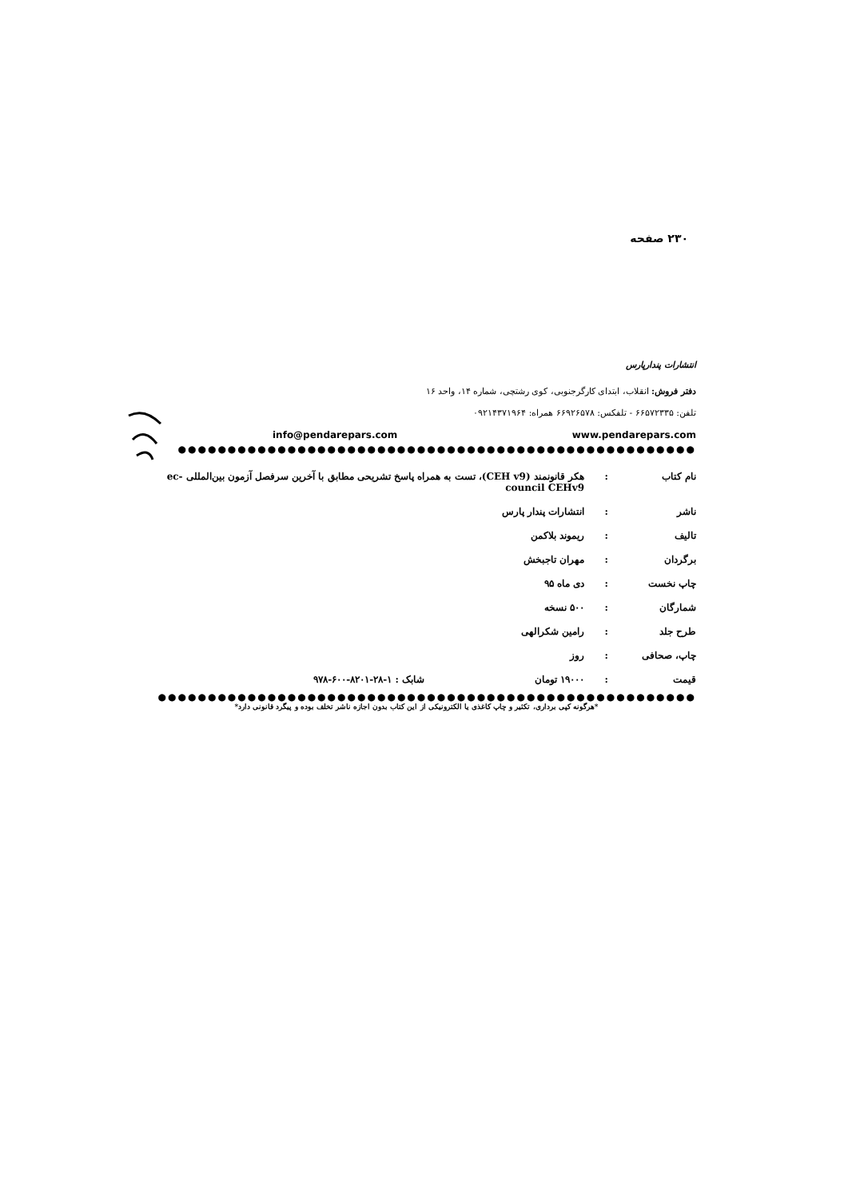۲۳۰ صفحه
انتشارات پندارپارس
دفتر فروش: انقلاب، ابتدای کارگرجنوبی، کوی رشتچی، شماره ۱۴، واحد ۱۶
تلفن: ۶۶۵۷۲۳۳۵ - تلفکس: ۶۶۹۲۶۵۷۸ همراه: ۰۹۲۱۴۳۷۱۹۶۴
www.pendarepars.com info@pendarepars.com
●●●●●●●●●●●●●●●●●●●●●●●●●●●●●●●●●●●●●●●●●●●●●●●●●●●●
| نام کتاب | : | هکر قانونمند (CEH v9)، تست به همراه پاسخ تشریحی مطابق با آخرین سرفصل آزمون بین‌المللی ec-council CEHv9 | |
| ناشر | : | انتشارات پندار پارس | |
| تالیف | : | ریموند بلاکمن | |
| برگردان | : | مهران تاجبخش | |
| چاپ نخست | : | دی ماه ۹۵ | |
| شمارگان | : | ۵۰۰ نسخه | |
| طرح جلد | : | رامین شکرالهی | |
| چاپ، صحافی | : | روز | |
| قیمت | : | ۱۹۰۰۰ تومان | شابک : ۱-۲۸-۸۲۰۱-۶۰۰-۹۷۸ |
●●●●●●●●●●●●●●●●●●●●●●●●●●●●●●●●●●●●●●●●●●●●●●●●●●●●●●
*هرگونه کپی برداری، تکثیر و چاپ کاغذی یا الکترونیکی از این کتاب بدون اجازه ناشر تخلف بوده و پیگرد قانونی دارد*